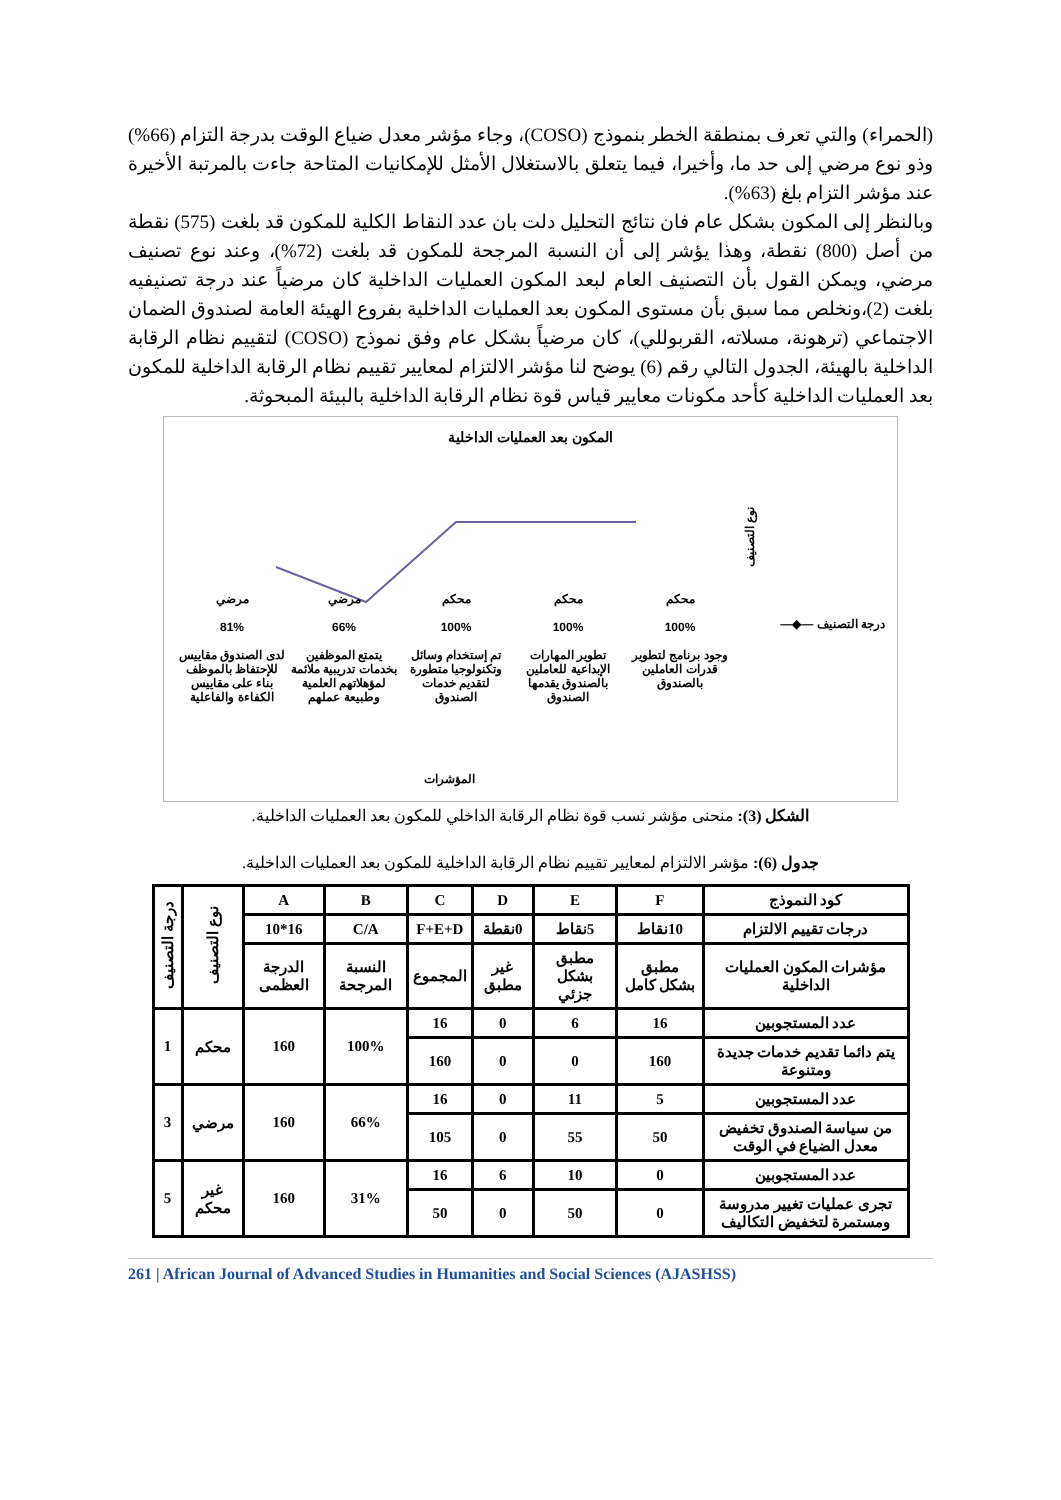(الحمراء) والتي تعرف بمنطقة الخطر بنموذج (COSO)، وجاء مؤشر معدل ضياع الوقت بدرجة التزام (66%) وذو نوع مرضي إلى حد ما، وأخيرا، فيما يتعلق بالاستغلال الأمثل للإمكانيات المتاحة جاءت بالمرتبة الأخيرة عند مؤشر التزام بلغ (63%).
وبالنظر إلى المكون بشكل عام فان نتائج التحليل دلت بان عدد النقاط الكلية للمكون قد بلغت (575) نقطة من أصل (800) نقطة، وهذا يؤشر إلى أن النسبة المرجحة للمكون قد بلغت (72%)، وعند نوع تصنيف مرضي، ويمكن القول بأن التصنيف العام لبعد المكون العمليات الداخلية كان مرضياً عند درجة تصنيفيه بلغت (2)،ونخلص مما سبق بأن مستوى المكون بعد العمليات الداخلية بفروع الهيئة العامة لصندوق الضمان الاجتماعي (ترهونة، مسلاته، القربوللي)، كان مرضياً بشكل عام وفق نموذج (COSO) لتقييم نظام الرقابة الداخلية بالهيئة، الجدول التالي رقم (6) يوضح لنا مؤشر الالتزام لمعايير تقييم نظام الرقابة الداخلية للمكون بعد العمليات الداخلية كأحد مكونات معايير قياس قوة نظام الرقابة الداخلية بالبيئة المبحوثة.
المكون بعد العمليات الداخلية
درجة التصنيف —◆—
نوع التصنيف
محكم
100%
وجود برنامج لتطوير قدرات العاملين بالصندوق
محكم
100%
تطوير المهارات الإبداعية للعاملين بالصندوق يقدمها الصندوق
محكم
100%
تم إستخدام وسائل وتكنولوجيا متطورة لتقديم خدمات الصندوق
مرضي
66%
يتمتع الموظفين بخدمات تدريبية ملائمة لمؤهلاتهم العلمية وطبيعة عملهم
مرضي
81%
لدى الصندوق مقاييس للإحتفاظ بالموظف بناء على مقاييس الكفاءة والفاعلية
المؤشرات
الشكل (3): منحنى مؤشر نسب قوة نظام الرقابة الداخلي للمكون بعد العمليات الداخلية.
جدول (6): مؤشر الالتزام لمعايير تقييم نظام الرقابة الداخلية للمكون بعد العمليات الداخلية.
| كود النموذج | F | E | D | C | B | A | نوع التصنيف | درجة التصنيف |
| درجات تقييم الالتزام | 10نقاط | 5نقاط | 0نقطة | F+E+D | C/A | 16*10 | | |
| مؤشرات المكون العمليات الداخلية | مطبق بشكل كامل | مطبق بشكل جزئي | غير مطبق | المجموع | النسبة المرجحة | الدرجة العظمى | | |
| عدد المستجوبين | 16 | 6 | 0 | 16 | 100% | 160 | محكم | 1 |
| يتم دائما تقديم خدمات جديدة ومتنوعة | 160 | 0 | 0 | 160 | | | | |
| عدد المستجوبين | 5 | 11 | 0 | 16 | 66% | 160 | مرضي | 3 |
| من سياسة الصندوق تخفيض معدل الضياع في الوقت | 50 | 55 | 0 | 105 | | | | |
| عدد المستجوبين | 0 | 10 | 6 | 16 | 31% | 160 | غير محكم | 5 |
| تجرى عمليات تغيير مدروسة ومستمرة لتخفيض التكاليف | 0 | 50 | 0 | 50 | | | | |
261 | African Journal of Advanced Studies in Humanities and Social Sciences (AJASHSS)